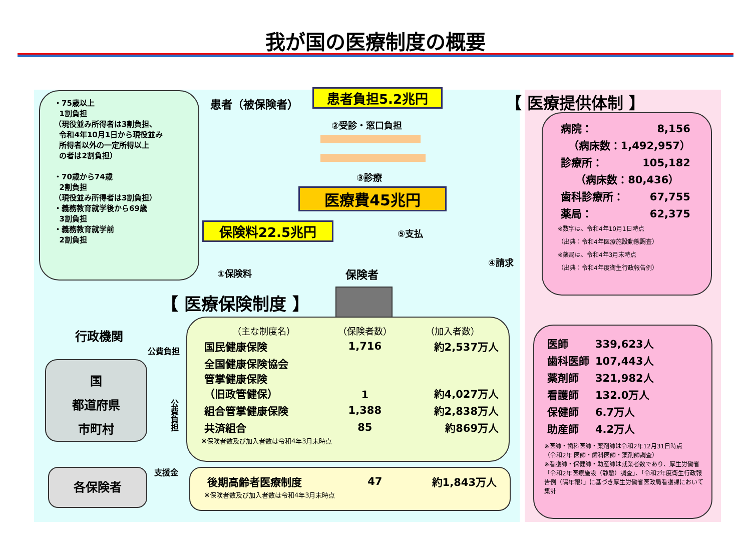我が国の医療制度の概要
・75歳以上
1割負担
（現役並み所得者は3割負担、
令和4年10月1日から現役並み
所得者以外の一定所得以上
の者は2割負担）
・70歳から74歳
2割負担
（現役並み所得者は3割負担）
・義務教育就学後から69歳
3割負担
・義務教育就学前
2割負担
患者（被保険者） 患者負担5.2兆円 【 医療提供体制 】
②受診・窓口負担
③診療
医療費45兆円
保険料22.5兆円 ⑤支払
④請求
①保険料 保険者
【 医療保険制度 】
| 病院： | 8,156 |
| （病床数：1,492,957） | |
| 診療所： | 105,182 |
| （病床数：80,436） | |
| 歯科診療所： | 67,755 |
| 薬局： | 62,375 |
※数字は、令和4年10月1日時点
（出典：令和4年医療施設動態調査）
※薬局は、令和4年3月末時点
（出典：令和4年度衛生行政報告例）
| 医師 | 339,623人 |
| 歯科医師 | 107,443人 |
| 薬剤師 | 321,982人 |
| 看護師 | 132.0万人 |
| 保健師 | 6.7万人 |
| 助産師 | 4.2万人 |
※医師・歯科医師・薬剤師は令和2年12月31日時点
（令和2年 医師・歯科医師・薬剤師調査）
※看護師・保健師・助産師は就業者数であり、厚生労働省「令和2年医療施設（静態）調査」、「令和2年度衛生行政報告例（隔年報）」に基づき厚生労働省医政局看護課において集計
行政機関
国
都道府県
市町村
公費負担
公費負担
支援金
各保険者
| （主な制度名） | （保険者数） | （加入者数） |
| --- | --- | --- |
| 国民健康保険 | 1,716 | 約2,537万人 |
| 全国健康保険協会 管掌健康保険 （旧政管健保） | 1 | 約4,027万人 |
| 組合管掌健康保険 | 1,388 | 約2,838万人 |
| 共済組合 | 85 | 約869万人 |
※保険者数及び加入者数は令和4年3月末時点
| 後期高齢者医療制度 | 47 | 約1,843万人 |
※保険者数及び加入者数は令和4年3月末時点